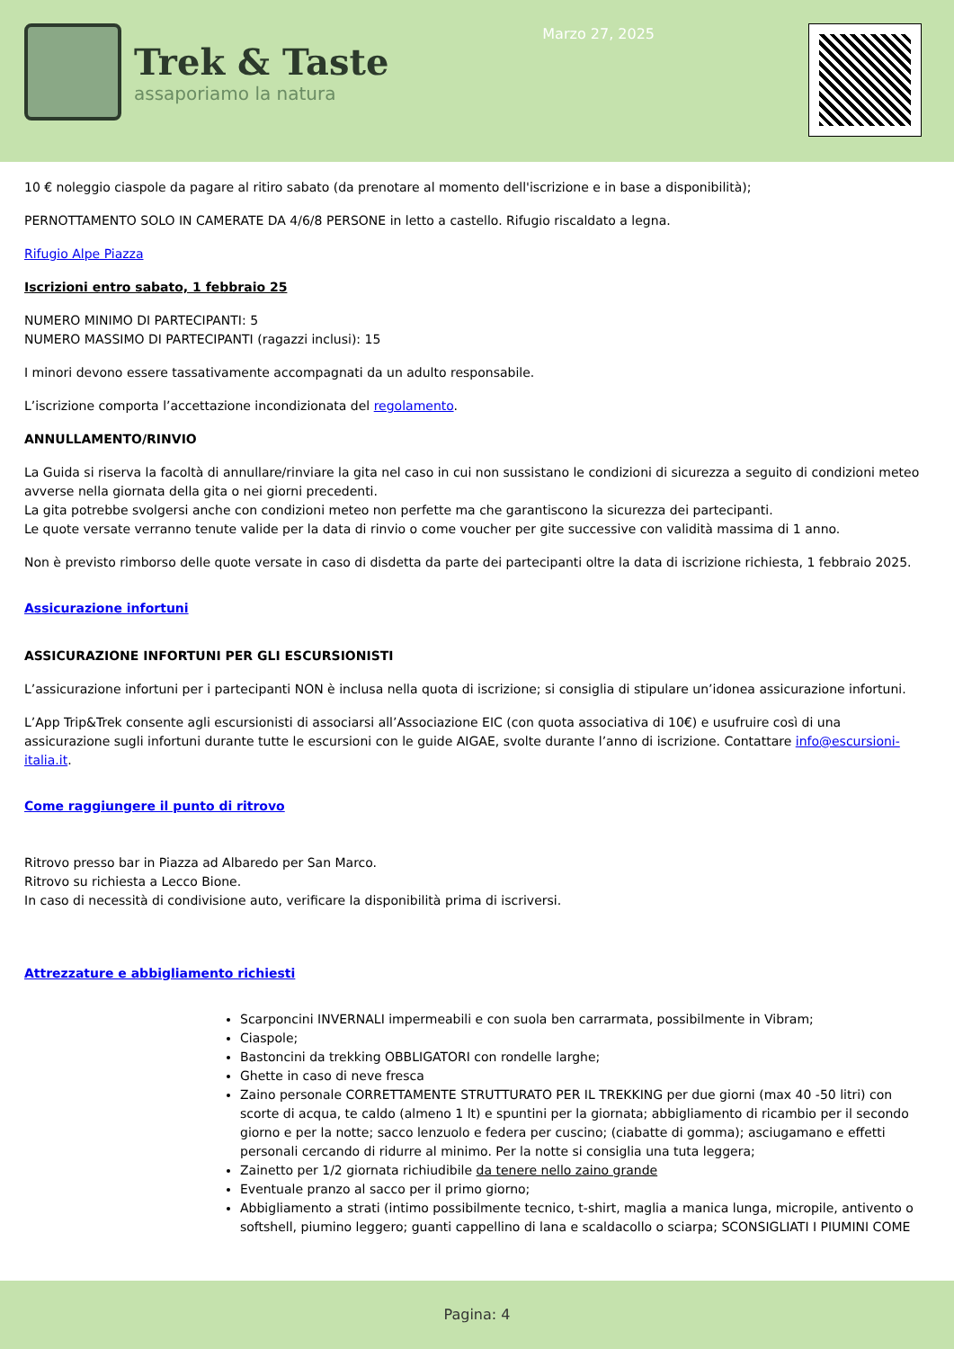Trek & Taste
assaporiamo la natura
Marzo 27, 2025
10 € noleggio ciaspole da pagare al ritiro sabato (da prenotare al momento dell'iscrizione e in base a disponibilità);
PERNOTTAMENTO SOLO IN CAMERATE DA 4/6/8 PERSONE in letto a castello. Rifugio riscaldato a legna.
Rifugio Alpe Piazza
Iscrizioni entro sabato, 1 febbraio 25
NUMERO MINIMO DI PARTECIPANTI: 5
NUMERO MASSIMO DI PARTECIPANTI (ragazzi inclusi): 15
I minori devono essere tassativamente accompagnati da un adulto responsabile.
L’iscrizione comporta l’accettazione incondizionata del regolamento.
ANNULLAMENTO/RINVIO
La Guida si riserva la facoltà di annullare/rinviare la gita nel caso in cui non sussistano le condizioni di sicurezza a seguito di condizioni meteo avverse nella giornata della gita o nei giorni precedenti.
La gita potrebbe svolgersi anche con condizioni meteo non perfette ma che garantiscono la sicurezza dei partecipanti.
Le quote versate verranno tenute valide per la data di rinvio o come voucher per gite successive con validità massima di 1 anno.
Non è previsto rimborso delle quote versate in caso di disdetta da parte dei partecipanti oltre la data di iscrizione richiesta, 1 febbraio 2025.
Assicurazione infortuni
ASSICURAZIONE INFORTUNI PER GLI ESCURSIONISTI
L’assicurazione infortuni per i partecipanti NON è inclusa nella quota di iscrizione; si consiglia di stipulare un’idonea assicurazione infortuni.
L’App Trip&Trek consente agli escursionisti di associarsi all’Associazione EIC (con quota associativa di 10€) e usufruire così di una assicurazione sugli infortuni durante tutte le escursioni con le guide AIGAE, svolte durante l’anno di iscrizione. Contattare info@escursioni-italia.it.
Come raggiungere il punto di ritrovo
Ritrovo presso bar in Piazza ad Albaredo per San Marco.
Ritrovo su richiesta a Lecco Bione.
In caso di necessità di condivisione auto, verificare la disponibilità prima di iscriversi.
Attrezzature e abbigliamento richiesti
Scarponcini INVERNALI impermeabili e con suola ben carrarmata, possibilmente in Vibram;
Ciaspole;
Bastoncini da trekking OBBLIGATORI con rondelle larghe;
Ghette in caso di neve fresca
Zaino personale CORRETTAMENTE STRUTTURATO PER IL TREKKING per due giorni (max 40 -50 litri) con scorte di acqua, te caldo (almeno 1 lt) e spuntini per la giornata; abbigliamento di ricambio per il secondo giorno e per la notte; sacco lenzuolo e federa per cuscino; (ciabatte di gomma); asciugamano e effetti personali cercando di ridurre al minimo. Per la notte si consiglia una tuta leggera;
Zainetto per 1/2 giornata richiudibile da tenere nello zaino grande
Eventuale pranzo al sacco per il primo giorno;
Abbigliamento a strati (intimo possibilmente tecnico, t-shirt, maglia a manica lunga, micropile, antivento o softshell, piumino leggero; guanti cappellino di lana e scaldacollo o sciarpa; SCONSIGLIATI I PIUMINI COME
Pagina: 4